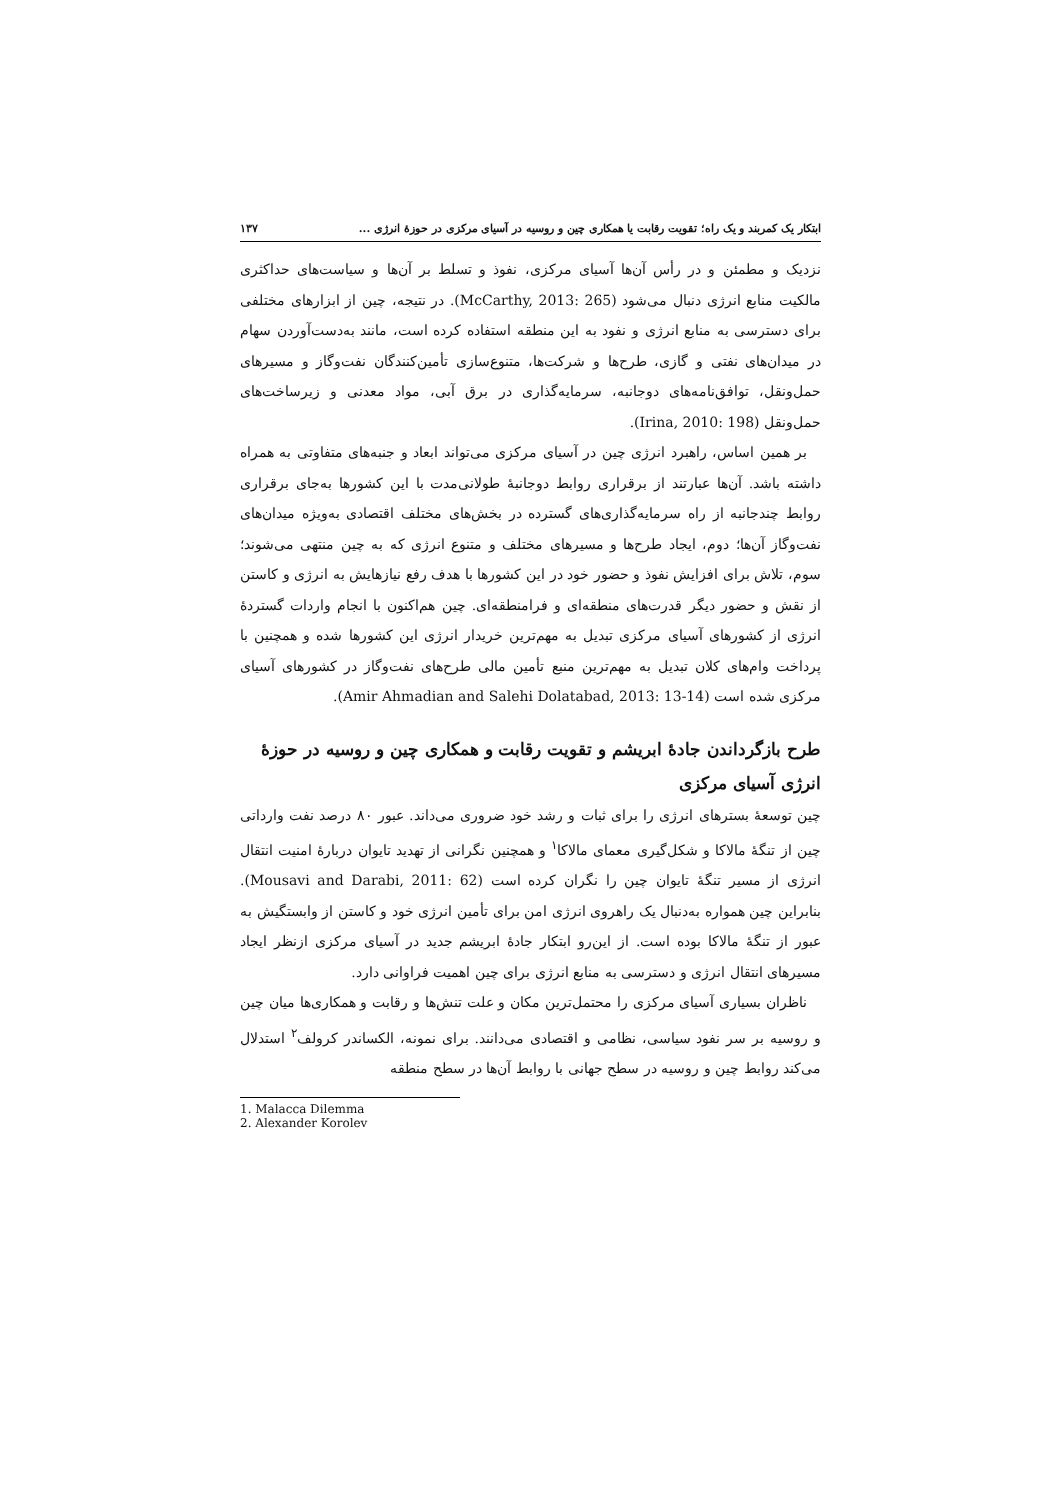ابتکار یک کمربند و یک راه؛ تقویت رقابت یا همکاری چین و روسیه در آسیای مرکزی در حوزهٔ انرژی ... ۱۳۷
نزدیک و مطمئن و در رأس آن‌ها آسیای مرکزی، نفوذ و تسلط بر آن‌ها و سیاست‌های حداکثری مالکیت منابع انرژی دنبال می‌شود (McCarthy, 2013: 265). در نتیجه، چین از ابزارهای مختلفی برای دسترسی به منابع انرژی و نفود به این منطقه استفاده کرده است، مانند به‌دست‌آوردن سهام در میدان‌های نفتی و گازی، طرح‌ها و شرکت‌ها، متنوع‌سازی تأمین‌کنندگان نفت‌وگاز و مسیرهای حمل‌ونقل، توافق‌نامه‌های دوجانبه، سرمایه‌گذاری در برق آبی، مواد معدنی و زیرساخت‌های حمل‌ونقل (Irina, 2010: 198).
بر همین اساس، راهبرد انرژی چین در آسیای مرکزی می‌تواند ابعاد و جنبه‌های متفاوتی به همراه داشته باشد. آن‌ها عبارتند از برقراری روابط دوجانبهٔ طولانی‌مدت با این کشورها به‌جای برقراری روابط چندجانبه از راه سرمایه‌گذاری‌های گسترده در بخش‌های مختلف اقتصادی به‌ویژه میدان‌های نفت‌وگاز آن‌ها؛ دوم، ایجاد طرح‌ها و مسیرهای مختلف و متنوع انرژی که به چین منتهی می‌شوند؛ سوم، تلاش برای افزایش نفوذ و حضور خود در این کشورها با هدف رفع نیازهایش به انرژی و کاستن از نقش و حضور دیگر قدرت‌های منطقه‌ای و فرامنطقه‌ای. چین هم‌اکنون با انجام واردات گستردهٔ انرژی از کشورهای آسیای مرکزی تبدیل به مهم‌ترین خریدار انرژی این کشورها شده و همچنین با پرداخت وام‌های کلان تبدیل به مهم‌ترین منبع تأمین مالی طرح‌های نفت‌وگاز در کشورهای آسیای مرکزی شده است (Amir Ahmadian and Salehi Dolatabad, 2013: 13-14).
طرح بازگرداندن جادهٔ ابریشم و تقویت رقابت و همکاری چین و روسیه در حوزهٔ انرژی آسیای مرکزی
چین توسعهٔ بسترهای انرژی را برای ثبات و رشد خود ضروری می‌داند. عبور ۸۰ درصد نفت وارداتی چین از تنگهٔ مالاکا و شکل‌گیری معمای مالاکا<sup>۱</sup> و همچنین نگرانی از تهدید تایوان دربارهٔ امنیت انتقال انرژی از مسیر تنگهٔ تایوان چین را نگران کرده است (Mousavi and Darabi, 2011: 62). بنابراین چین همواره به‌دنبال یک راهروی انرژی امن برای تأمین انرژی خود و کاستن از وابستگیش به عبور از تنگهٔ مالاکا بوده است. از این‌رو ابتکار جادهٔ ابریشم جدید در آسیای مرکزی ازنظر ایجاد مسیرهای انتقال انرژی و دسترسی به منابع انرژی برای چین اهمیت فراوانی دارد.
ناظران بسیاری آسیای مرکزی را محتمل‌ترین مکان و علت تنش‌ها و رقابت و همکاری‌ها میان چین و روسیه بر سر نفود سیاسی، نظامی و اقتصادی می‌دانند. برای نمونه، الکساندر کرولف<sup>۲</sup> استدلال می‌کند روابط چین و روسیه در سطح جهانی با روابط آن‌ها در سطح منطقه
1. Malacca Dilemma
2. Alexander Korolev